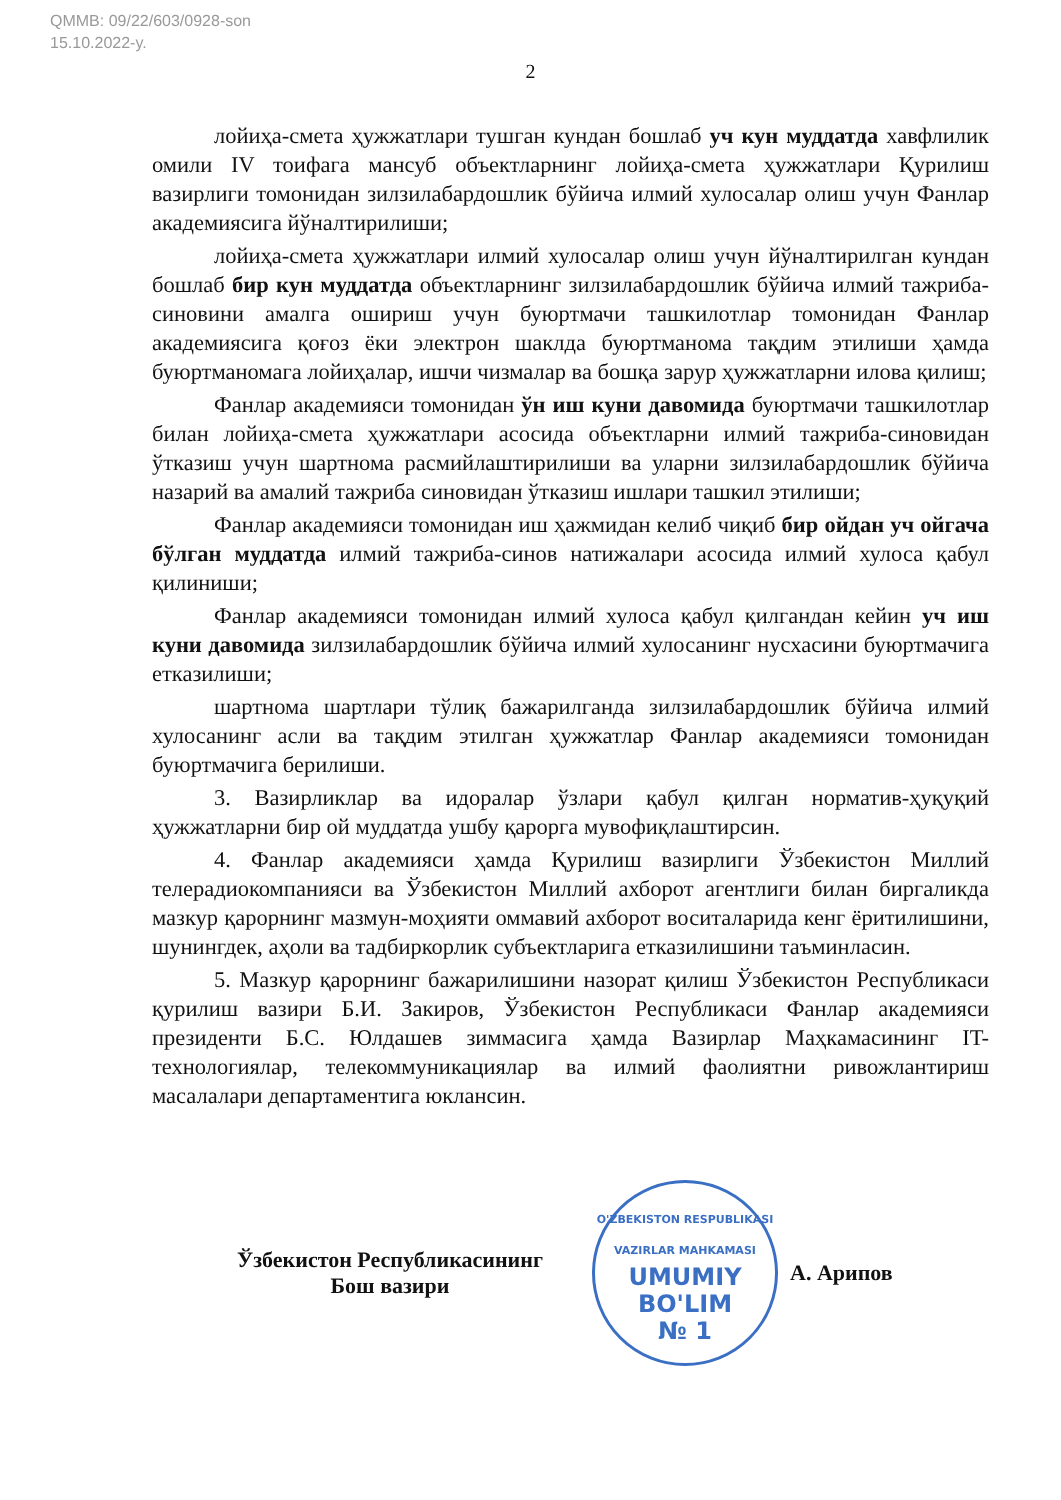QMMB: 09/22/603/0928-son
15.10.2022-y.
2
лойиҳа-смета ҳужжатлари тушган кундан бошлаб уч кун муддатда хавфлилик омили IV тоифага мансуб объектларнинг лойиҳа-смета ҳужжатлари Қурилиш вазирлиги томонидан зилзилабардошлик бўйича илмий хулосалар олиш учун Фанлар академиясига йўналтирилиши;
лойиҳа-смета ҳужжатлари илмий хулосалар олиш учун йўналтирилган кундан бошлаб бир кун муддатда объектларнинг зилзилабардошлик бўйича илмий тажриба-синовини амалга ошириш учун буюртмачи ташкилотлар томонидан Фанлар академиясига қоғоз ёки электрон шаклда буюртманома тақдим этилиши ҳамда буюртманомага лойиҳалар, ишчи чизмалар ва бошқа зарур ҳужжатларни илова қилиш;
Фанлар академияси томонидан ўн иш куни давомида буюртмачи ташкилотлар билан лойиҳа-смета ҳужжатлари асосида объектларни илмий тажриба-синовидан ўтказиш учун шартнома расмийлаштирилиши ва уларни зилзилабардошлик бўйича назарий ва амалий тажриба синовидан ўтказиш ишлари ташкил этилиши;
Фанлар академияси томонидан иш ҳажмидан келиб чиқиб бир ойдан уч ойгача бўлган муддатда илмий тажриба-синов натижалари асосида илмий хулоса қабул қилиниши;
Фанлар академияси томонидан илмий хулоса қабул қилгандан кейин уч иш куни давомида зилзилабардошлик бўйича илмий хулосанинг нусхасини буюртмачига етказилиши;
шартнома шартлари тўлиқ бажарилганда зилзилабардошлик бўйича илмий хулосанинг асли ва тақдим этилган ҳужжатлар Фанлар академияси томонидан буюртмачига берилиши.
3. Вазирликлар ва идоралар ўзлари қабул қилган норматив-ҳуқуқий ҳужжатларни бир ой муддатда ушбу қарорга мувофиқлаштирсин.
4. Фанлар академияси ҳамда Қурилиш вазирлиги Ўзбекистон Миллий телерадиокомпанияси ва Ўзбекистон Миллий ахборот агентлиги билан биргаликда мазкур қарорнинг мазмун-моҳияти оммавий ахборот воситаларида кенг ёритилишини, шунингдек, аҳоли ва тадбиркорлик субъектларига етказилишини таъминласин.
5. Мазкур қарорнинг бажарилишини назорат қилиш Ўзбекистон Республикаси қурилиш вазири Б.И. Закиров, Ўзбекистон Республикаси Фанлар академияси президенти Б.С. Юлдашев зиммасига ҳамда Вазирлар Маҳкамасининг IT-технологиялар, телекоммуникациялар ва илмий фаолиятни ривожлантириш масалалари департаментига юклансин.
Ўзбекистон Республикасининг
Бош вазири
O'ZBEKISTON RESPUBLIKASI VAZIRLAR MAHKAMASI
UMUMIY
BO'LIM
№ 1
А. Арипов